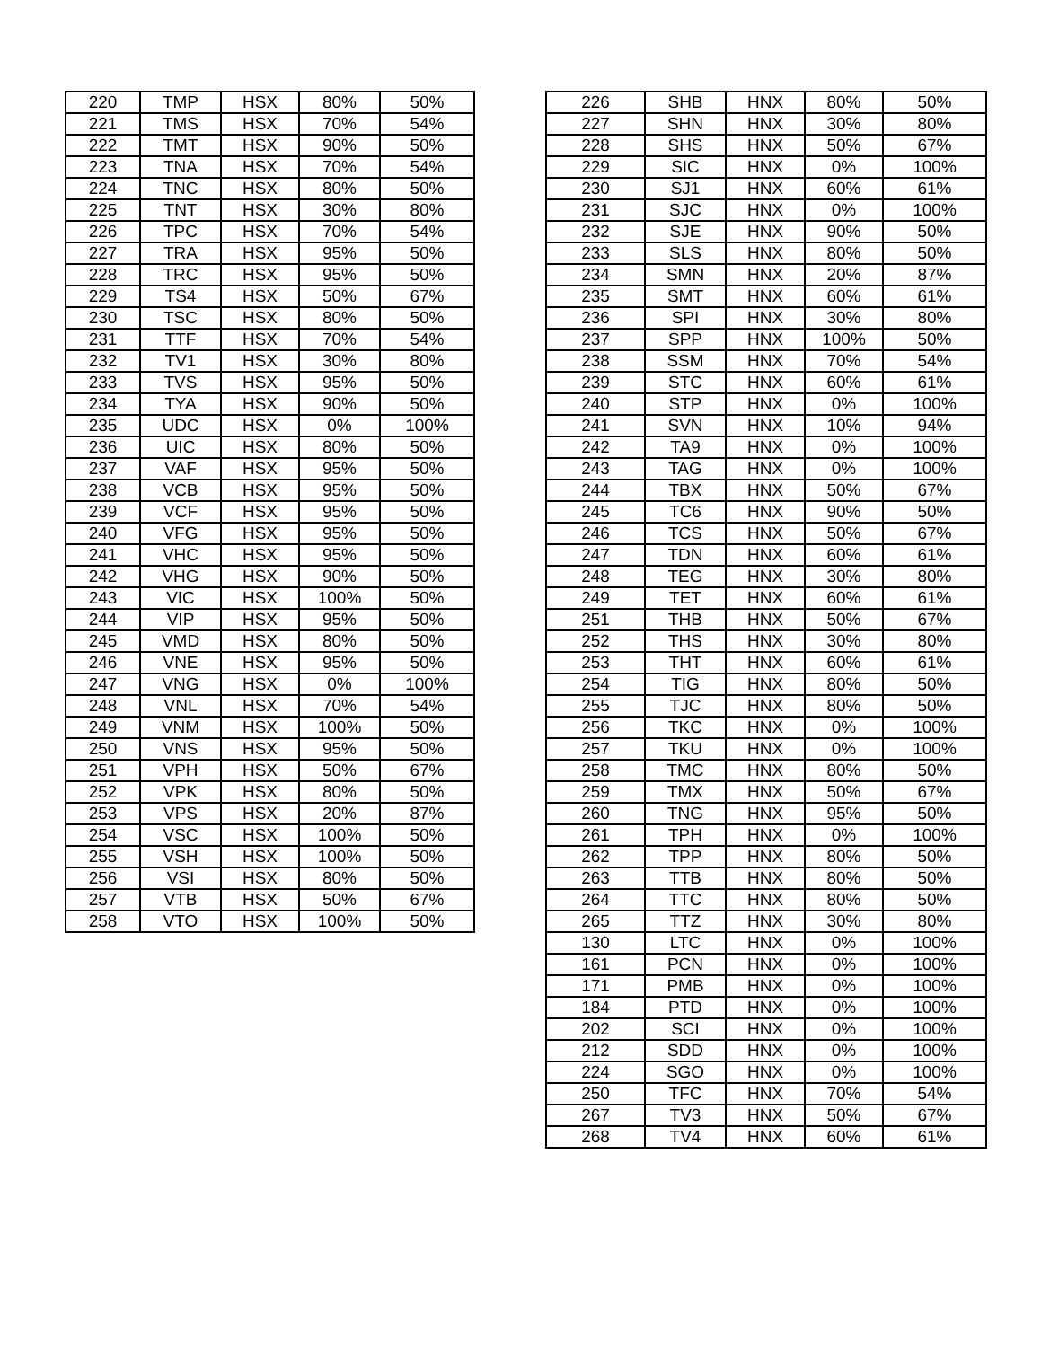| 220 | TMP | HSX | 80% | 50% |
| 221 | TMS | HSX | 70% | 54% |
| 222 | TMT | HSX | 90% | 50% |
| 223 | TNA | HSX | 70% | 54% |
| 224 | TNC | HSX | 80% | 50% |
| 225 | TNT | HSX | 30% | 80% |
| 226 | TPC | HSX | 70% | 54% |
| 227 | TRA | HSX | 95% | 50% |
| 228 | TRC | HSX | 95% | 50% |
| 229 | TS4 | HSX | 50% | 67% |
| 230 | TSC | HSX | 80% | 50% |
| 231 | TTF | HSX | 70% | 54% |
| 232 | TV1 | HSX | 30% | 80% |
| 233 | TVS | HSX | 95% | 50% |
| 234 | TYA | HSX | 90% | 50% |
| 235 | UDC | HSX | 0% | 100% |
| 236 | UIC | HSX | 80% | 50% |
| 237 | VAF | HSX | 95% | 50% |
| 238 | VCB | HSX | 95% | 50% |
| 239 | VCF | HSX | 95% | 50% |
| 240 | VFG | HSX | 95% | 50% |
| 241 | VHC | HSX | 95% | 50% |
| 242 | VHG | HSX | 90% | 50% |
| 243 | VIC | HSX | 100% | 50% |
| 244 | VIP | HSX | 95% | 50% |
| 245 | VMD | HSX | 80% | 50% |
| 246 | VNE | HSX | 95% | 50% |
| 247 | VNG | HSX | 0% | 100% |
| 248 | VNL | HSX | 70% | 54% |
| 249 | VNM | HSX | 100% | 50% |
| 250 | VNS | HSX | 95% | 50% |
| 251 | VPH | HSX | 50% | 67% |
| 252 | VPK | HSX | 80% | 50% |
| 253 | VPS | HSX | 20% | 87% |
| 254 | VSC | HSX | 100% | 50% |
| 255 | VSH | HSX | 100% | 50% |
| 256 | VSI | HSX | 80% | 50% |
| 257 | VTB | HSX | 50% | 67% |
| 258 | VTO | HSX | 100% | 50% |
| 226 | SHB | HNX | 80% | 50% |
| 227 | SHN | HNX | 30% | 80% |
| 228 | SHS | HNX | 50% | 67% |
| 229 | SIC | HNX | 0% | 100% |
| 230 | SJ1 | HNX | 60% | 61% |
| 231 | SJC | HNX | 0% | 100% |
| 232 | SJE | HNX | 90% | 50% |
| 233 | SLS | HNX | 80% | 50% |
| 234 | SMN | HNX | 20% | 87% |
| 235 | SMT | HNX | 60% | 61% |
| 236 | SPI | HNX | 30% | 80% |
| 237 | SPP | HNX | 100% | 50% |
| 238 | SSM | HNX | 70% | 54% |
| 239 | STC | HNX | 60% | 61% |
| 240 | STP | HNX | 0% | 100% |
| 241 | SVN | HNX | 10% | 94% |
| 242 | TA9 | HNX | 0% | 100% |
| 243 | TAG | HNX | 0% | 100% |
| 244 | TBX | HNX | 50% | 67% |
| 245 | TC6 | HNX | 90% | 50% |
| 246 | TCS | HNX | 50% | 67% |
| 247 | TDN | HNX | 60% | 61% |
| 248 | TEG | HNX | 30% | 80% |
| 249 | TET | HNX | 60% | 61% |
| 251 | THB | HNX | 50% | 67% |
| 252 | THS | HNX | 30% | 80% |
| 253 | THT | HNX | 60% | 61% |
| 254 | TIG | HNX | 80% | 50% |
| 255 | TJC | HNX | 80% | 50% |
| 256 | TKC | HNX | 0% | 100% |
| 257 | TKU | HNX | 0% | 100% |
| 258 | TMC | HNX | 80% | 50% |
| 259 | TMX | HNX | 50% | 67% |
| 260 | TNG | HNX | 95% | 50% |
| 261 | TPH | HNX | 0% | 100% |
| 262 | TPP | HNX | 80% | 50% |
| 263 | TTB | HNX | 80% | 50% |
| 264 | TTC | HNX | 80% | 50% |
| 265 | TTZ | HNX | 30% | 80% |
| 130 | LTC | HNX | 0% | 100% |
| 161 | PCN | HNX | 0% | 100% |
| 171 | PMB | HNX | 0% | 100% |
| 184 | PTD | HNX | 0% | 100% |
| 202 | SCI | HNX | 0% | 100% |
| 212 | SDD | HNX | 0% | 100% |
| 224 | SGO | HNX | 0% | 100% |
| 250 | TFC | HNX | 70% | 54% |
| 267 | TV3 | HNX | 50% | 67% |
| 268 | TV4 | HNX | 60% | 61% |